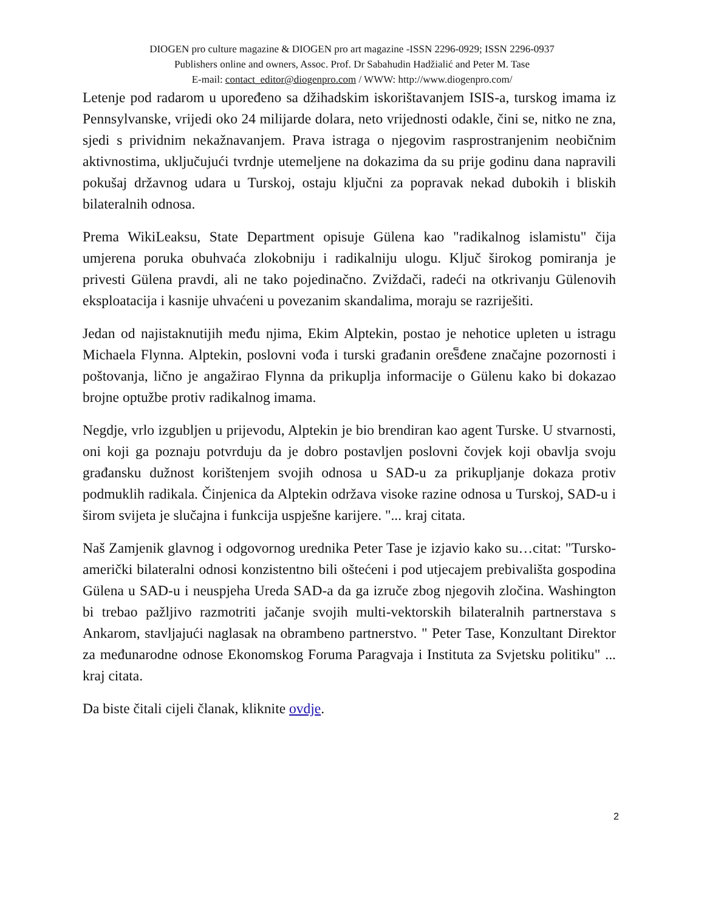DIOGEN pro culture magazine & DIOGEN pro art magazine -ISSN 2296-0929; ISSN 2296-0937
Publishers online and owners, Assoc. Prof. Dr Sabahudin Hadžialić and Peter M. Tase
E-mail: contact_editor@diogenpro.com / WWW: http://www.diogenpro.com/
Letenje pod radarom u upoređeno sa džihadskim iskorištavanjem ISIS-a, turskog imama iz Pennsylvanske, vrijedi oko 24 milijarde dolara, neto vrijednosti odakle, čini se, nitko ne zna, sjedi s prividnim nekažnavanjem. Prava istraga o njegovim rasprostranjenim neobičnim aktivnostima, uključujući tvrdnje utemeljene na dokazima da su prije godinu dana napravili pokušaj državnog udara u Turskoj, ostaju ključni za popravak nekad dubokih i bliskih bilateralnih odnosa.
Prema WikiLeaksu, State Department opisuje Gülena kao "radikalnog islamistu" čija umjerena poruka obuhvaća zlokobniju i radikalniju ulogu. Ključ širokog pomiranja je privesti Gülena pravdi, ali ne tako pojedinačno. Zviždači, radeći na otkrivanju Gülenovih eksploatacija i kasnije uhvaćeni u povezanim skandalima, moraju se razriješiti.
Jedan od najistaknutijih među njima, Ekim Alptekin, postao je nehotice upleten u istragu Michaela Flynna. Alptekin, poslovni vođa i turski građanin ores็đene značajne pozornosti i poštovanja, lično je angažirao Flynna da prikuplja informacije o Gülenu kako bi dokazao brojne optužbe protiv radikalnog imama.
Negdje, vrlo izgubljen u prijevodu, Alptekin je bio brendiran kao agent Turske. U stvarnosti, oni koji ga poznaju potvrduju da je dobro postavljen poslovni čovjek koji obavlja svoju građansku dužnost korištenjem svojih odnosa u SAD-u za prikupljanje dokaza protiv podmuklih radikala. Činjenica da Alptekin održava visoke razine odnosa u Turskoj, SAD-u i širom svijeta je slučajna i funkcija uspješne karijere. "... kraj citata.
Naš Zamjenik glavnog i odgovornog urednika Peter Tase je izjavio kako su…citat: "Tursko-američki bilateralni odnosi konzistentno bili oštećeni i pod utjecajem prebivališta gospodina Gülena u SAD-u i neuspjeha Ureda SAD-a da ga izruče zbog njegovih zločina. Washington bi trebao pažljivo razmotriti jačanje svojih multi-vektorskih bilateralnih partnerstava s Ankarom, stavljajući naglasak na obrambeno partnerstvo. " Peter Tase, Konzultant Direktor za međunarodne odnose Ekonomskog Foruma Paragvaja i Instituta za Svjetsku politiku" ... kraj citata.
Da biste čitali cijeli članak, kliknite ovdje.
2